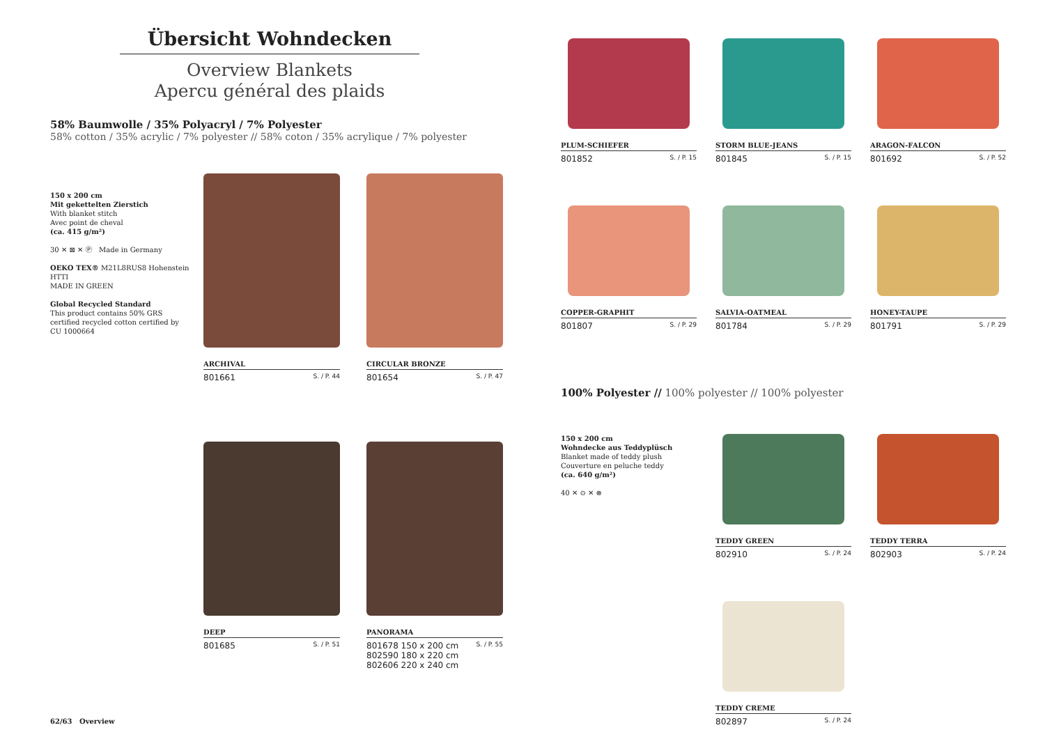Übersicht Wohndecken
Overview Blankets
Apercu général des plaids
58% Baumwolle / 35% Polyacryl / 7% Polyester
58% cotton / 35% acrylic / 7% polyester // 58% coton / 35% acrylique / 7% polyester
150 x 200 cm
Mit gekettelten Zierstich
With blanket stitch
Avec point de cheval
(ca. 415 g/m²)
30 ✕ ⊠ ✕ Ⓟ Made in Germany
OEKO TEX® M21L8RUS8 Hohenstein HTTI
MADE IN GREEN
Global Recycled Standard
This product contains 50% GRS certified recycled cotton certified by CU 1000664
ARCHIVAL
801661 S. / P. 44
CIRCULAR BRONZE
801654 S. / P. 47
DEEP
801685 S. / P. 51
PANORAMA
801678 150 x 200 cm
802590 180 x 220 cm
802606 220 x 240 cm S. / P. 55
PLUM-SCHIEFER
801852 S. / P. 15
STORM BLUE-JEANS
801845 S. / P. 15
ARAGON-FALCON
801692 S. / P. 52
COPPER-GRAPHIT
801807 S. / P. 29
SALVIA-OATMEAL
801784 S. / P. 29
HONEY-TAUPE
801791 S. / P. 29
100% Polyester // 100% polyester // 100% polyester
150 x 200 cm
Wohndecke aus Teddyplüsch
Blanket made of teddy plush
Couverture en peluche teddy
(ca. 640 g/m²)
40 ✕ ⊙ ✕ ⊗
TEDDY GREEN
802910 S. / P. 24
TEDDY TERRA
802903 S. / P. 24
TEDDY CREME
802897 S. / P. 24
62/63 Overview